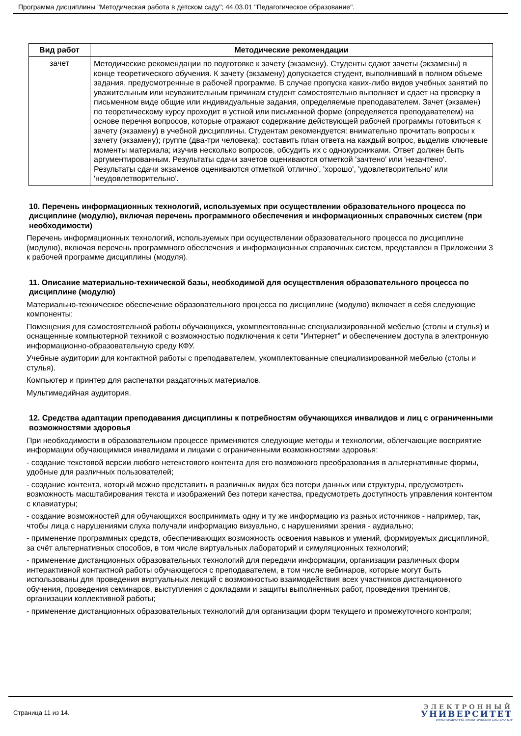Программа дисциплины "Методическая работа в детском саду"; 44.03.01 "Педагогическое образование".
| Вид работ | Методические рекомендации |
| --- | --- |
| зачет | Методические рекомендации по подготовке к зачету (экзамену). Студенты сдают зачеты (экзамены) в конце теоретического обучения. К зачету (экзамену) допускается студент, выполнивший в полном объеме задания, предусмотренные в рабочей программе. В случае пропуска каких-либо видов учебных занятий по уважительным или неуважительным причинам студент самостоятельно выполняет и сдает на проверку в письменном виде общие или индивидуальные задания, определяемые преподавателем. Зачет (экзамен) по теоретическому курсу проходит в устной или письменной форме (определяется преподавателем) на основе перечня вопросов, которые отражают содержание действующей рабочей программы готовиться к зачету (экзамену) в учебной дисциплины. Студентам рекомендуется: внимательно прочитать вопросы к зачету (экзамену); группе (два-три человека); составить план ответа на каждый вопрос, выделив ключевые моменты материала; изучив несколько вопросов, обсудить их с однокурсниками. Ответ должен быть аргументированным. Результаты сдачи зачетов оцениваются отметкой 'зачтено' или 'незачтено'. Результаты сдачи экзаменов оцениваются отметкой 'отлично', 'хорошо', 'удовлетворительно' или 'неудовлетворительно'. |
10. Перечень информационных технологий, используемых при осуществлении образовательного процесса по дисциплине (модулю), включая перечень программного обеспечения и информационных справочных систем (при необходимости)
Перечень информационных технологий, используемых при осуществлении образовательного процесса по дисциплине (модулю), включая перечень программного обеспечения и информационных справочных систем, представлен в Приложении 3 к рабочей программе дисциплины (модуля).
11. Описание материально-технической базы, необходимой для осуществления образовательного процесса по дисциплине (модулю)
Материально-техническое обеспечение образовательного процесса по дисциплине (модулю) включает в себя следующие компоненты:
Помещения для самостоятельной работы обучающихся, укомплектованные специализированной мебелью (столы и стулья) и оснащенные компьютерной техникой с возможностью подключения к сети "Интернет" и обеспечением доступа в электронную информационно-образовательную среду КФУ.
Учебные аудитории для контактной работы с преподавателем, укомплектованные специализированной мебелью (столы и стулья).
Компьютер и принтер для распечатки раздаточных материалов.
Мультимедийная аудитория.
12. Средства адаптации преподавания дисциплины к потребностям обучающихся инвалидов и лиц с ограниченными возможностями здоровья
При необходимости в образовательном процессе применяются следующие методы и технологии, облегчающие восприятие информации обучающимися инвалидами и лицами с ограниченными возможностями здоровья:
- создание текстовой версии любого нетекстового контента для его возможного преобразования в альтернативные формы, удобные для различных пользователей;
- создание контента, который можно представить в различных видах без потери данных или структуры, предусмотреть возможность масштабирования текста и изображений без потери качества, предусмотреть доступность управления контентом с клавиатуры;
- создание возможностей для обучающихся воспринимать одну и ту же информацию из разных источников - например, так, чтобы лица с нарушениями слуха получали информацию визуально, с нарушениями зрения - аудиально;
- применение программных средств, обеспечивающих возможность освоения навыков и умений, формируемых дисциплиной, за счёт альтернативных способов, в том числе виртуальных лабораторий и симуляционных технологий;
- применение дистанционных образовательных технологий для передачи информации, организации различных форм интерактивной контактной работы обучающегося с преподавателем, в том числе вебинаров, которые могут быть использованы для проведения виртуальных лекций с возможностью взаимодействия всех участников дистанционного обучения, проведения семинаров, выступления с докладами и защиты выполненных работ, проведения тренингов, организации коллективной работы;
- применение дистанционных образовательных технологий для организации форм текущего и промежуточного контроля;
Страница 11 из 14.
ЭЛЕКТРОННЫЙ
УНИВЕРСИТЕТ
ИНФОРМАЦИОННО-АНАЛИТИЧЕСКАЯ СИСТЕМА КФУ